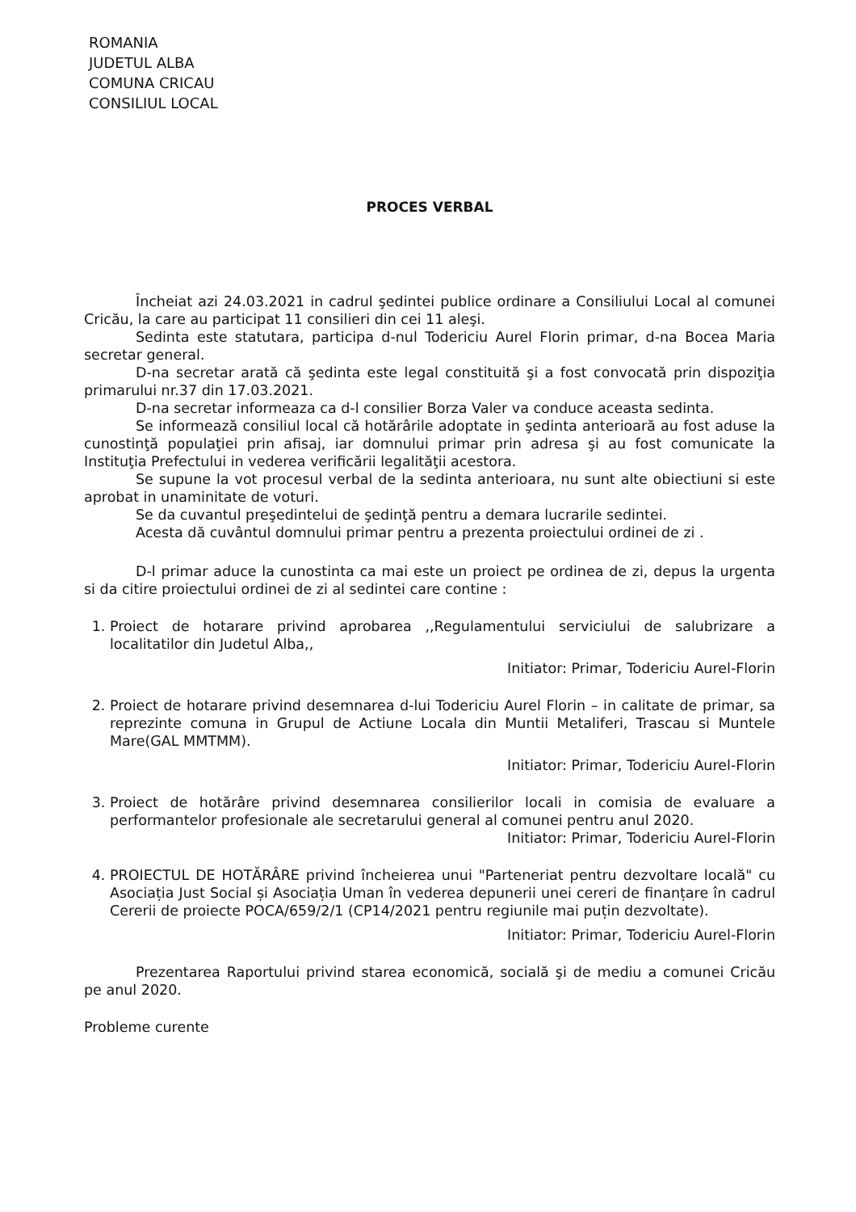ROMANIA
JUDETUL ALBA
COMUNA CRICAU
CONSILIUL LOCAL
PROCES VERBAL
Încheiat azi 24.03.2021 in cadrul şedintei publice ordinare a Consiliului Local al comunei Cricău, la care au participat 11 consilieri din cei 11 aleşi.
Sedinta este statutara, participa d-nul Todericiu Aurel Florin primar, d-na Bocea Maria secretar general.
D-na secretar arată că şedinta este legal constituită şi a fost convocată prin dispoziţia primarului nr.37 din 17.03.2021.
D-na secretar informeaza ca d-l consilier Borza Valer va conduce aceasta sedinta.
Se informează consiliul local că hotărârile adoptate in şedinta anterioară au fost aduse la cunostinţă populaţiei prin afisaj, iar domnului primar prin adresa şi au fost comunicate la Instituţia Prefectului in vederea verificării legalităţii acestora.
Se supune la vot procesul verbal de la sedinta anterioara, nu sunt alte obiectiuni si este aprobat in unaminitate de voturi.
Se da cuvantul preşedintelui de şedinţă pentru a demara lucrarile sedintei.
Acesta dă cuvântul domnului primar pentru a prezenta proiectului ordinei de zi .
D-l primar aduce la cunostinta ca mai este un proiect pe ordinea de zi, depus la urgenta si da citire proiectului ordinei de zi al sedintei care contine :
1. Proiect de hotarare privind aprobarea ,,Regulamentului serviciului de salubrizare a localitatilor din Judetul Alba,,
Initiator: Primar, Todericiu Aurel-Florin
2. Proiect de hotarare privind desemnarea d-lui Todericiu Aurel Florin – in calitate de primar, sa reprezinte comuna in Grupul de Actiune Locala din Muntii Metaliferi, Trascau si Muntele Mare(GAL MMTMM).
Initiator: Primar, Todericiu Aurel-Florin
3. Proiect de hotărâre privind desemnarea consilierilor locali in comisia de evaluare a performantelor profesionale ale secretarului general al comunei pentru anul 2020.
Initiator: Primar, Todericiu Aurel-Florin
4. PROIECTUL DE HOTĂRÂRE privind încheierea unui "Parteneriat pentru dezvoltare locală" cu Asociația Just Social și Asociația Uman în vederea depunerii unei cereri de finanțare în cadrul Cererii de proiecte POCA/659/2/1 (CP14/2021 pentru regiunile mai puțin dezvoltate).
Initiator: Primar, Todericiu Aurel-Florin
Prezentarea Raportului privind starea economică, socială şi de mediu a comunei Cricău pe anul 2020.
Probleme curente